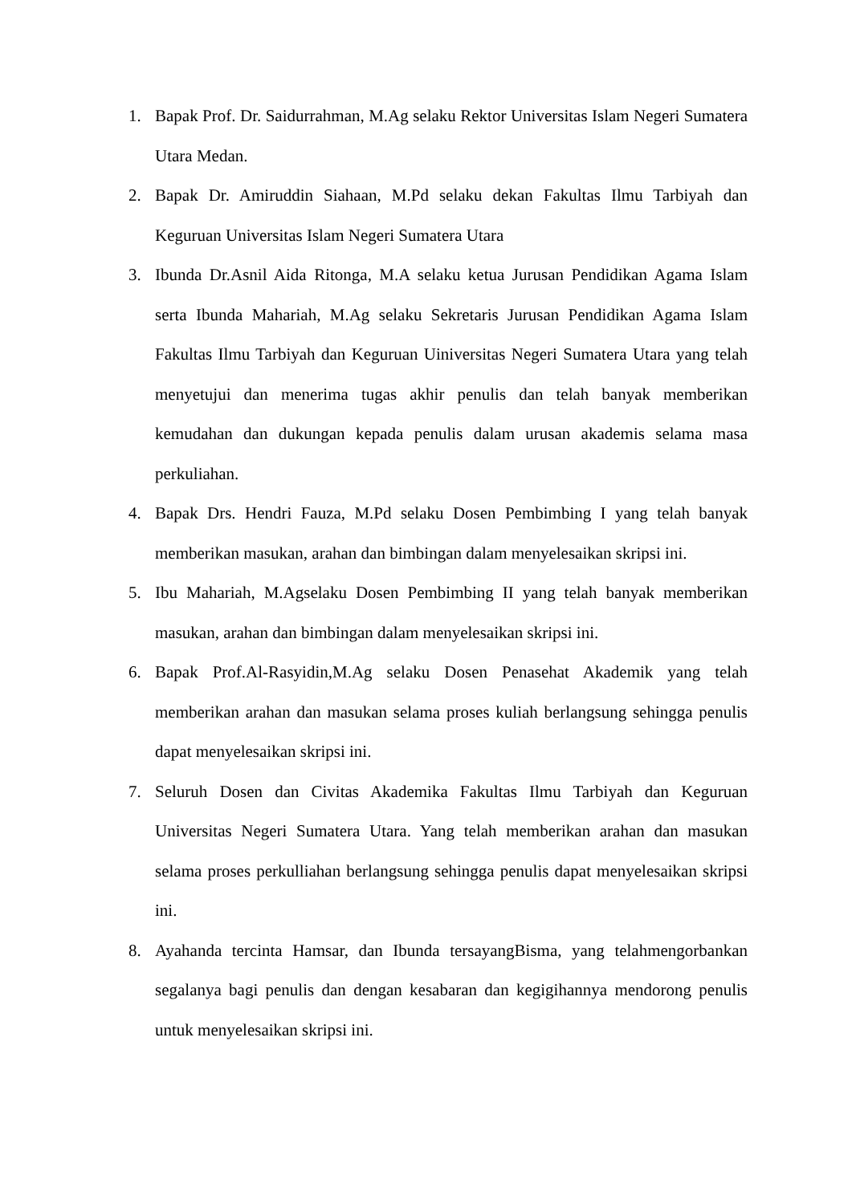1. Bapak Prof. Dr. Saidurrahman, M.Ag selaku Rektor Universitas Islam Negeri Sumatera Utara Medan.
2. Bapak Dr. Amiruddin Siahaan, M.Pd selaku dekan Fakultas Ilmu Tarbiyah dan Keguruan Universitas Islam Negeri Sumatera Utara
3. Ibunda Dr.Asnil Aida Ritonga, M.A selaku ketua Jurusan Pendidikan Agama Islam serta Ibunda Mahariah, M.Ag selaku Sekretaris Jurusan Pendidikan Agama Islam Fakultas Ilmu Tarbiyah dan Keguruan Uiniversitas Negeri Sumatera Utara yang telah menyetujui dan menerima tugas akhir penulis dan telah banyak memberikan kemudahan dan dukungan kepada penulis dalam urusan akademis selama masa perkuliahan.
4. Bapak Drs. Hendri Fauza, M.Pd selaku Dosen Pembimbing I yang telah banyak memberikan masukan, arahan dan bimbingan dalam menyelesaikan skripsi ini.
5. Ibu Mahariah, M.Agselaku Dosen Pembimbing II yang telah banyak memberikan masukan, arahan dan bimbingan dalam menyelesaikan skripsi ini.
6. Bapak Prof.Al-Rasyidin,M.Ag selaku Dosen Penasehat Akademik yang telah memberikan arahan dan masukan selama proses kuliah berlangsung sehingga penulis dapat menyelesaikan skripsi ini.
7. Seluruh Dosen dan Civitas Akademika Fakultas Ilmu Tarbiyah dan Keguruan Universitas Negeri Sumatera Utara. Yang telah memberikan arahan dan masukan selama proses perkulliahan berlangsung sehingga penulis dapat menyelesaikan skripsi ini.
8. Ayahanda tercinta Hamsar, dan Ibunda tersayangBisma, yang telahmengorbankan segalanya bagi penulis dan dengan kesabaran dan kegigihannya mendorong penulis untuk menyelesaikan skripsi ini.